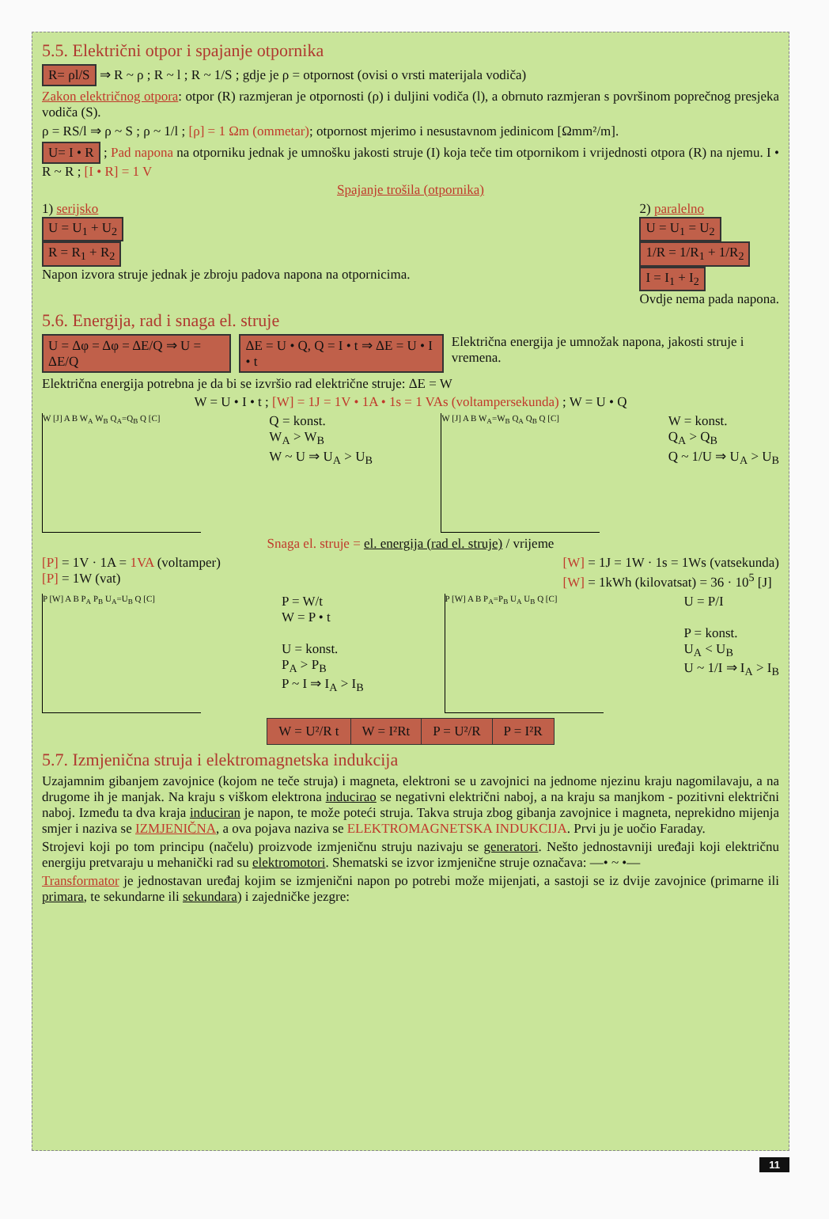5.5. Električni otpor i spajanje otpornika
R= ρl/S ⇒ R ~ ρ ; R ~ l ; R ~ 1/S ; gdje je ρ = otpornost (ovisi o vrsti materijala vodiča)
Zakon električnog otpora: otpor (R) razmjeran je otpornosti (ρ) i duljini vodiča (l), a obrnuto razmjeran s površinom poprečnog presjeka vodiča (S).
ρ = RS/l ⇒ ρ ~ S ; ρ ~ 1/l ; [ρ] = 1 Ωm (ommetar); otpornost mjerimo i nesustavnom jedinicom [Ωmm²/m].
U= I • R ; Pad napona na otporniku jednak je umnošku jakosti struje (I) koja teče tim otpornikom i vrijednosti otpora (R) na njemu. I • R ~ R ; [I • R] = 1 V
Spajanje trošila (otpornika)
1) serijsko
U = U<sub>1</sub> + U<sub>2</sub>
R = R<sub>1</sub> + R<sub>2</sub>
Napon izvora struje jednak je zbroju padova napona na otpornicima.
2) paralelno
U = U<sub>1</sub> = U<sub>2</sub>
1/R = 1/R<sub>1</sub> + 1/R<sub>2</sub>
I = I<sub>1</sub> + I<sub>2</sub>
Ovdje nema pada napona.
5.6. Energija, rad i snaga el. struje
U = Δφ = Δφ = ΔE/Q ⇒ U = ΔE/Q ΔE = U • Q, Q = I • t ⇒ ΔE = U • I • t Električna energija je umnožak napona, jakosti struje i vremena.
Električna energija potrebna je da bi se izvršio rad električne struje: ΔE = W
W = U • I • t ; [W] = 1J = 1V • 1A • 1s = 1 VAs (voltampersekunda) ; W = U • Q
W [J] A B W<sub>A</sub> W<sub>B</sub> Q<sub>A</sub>=Q<sub>B</sub> Q [C]
Q = konst.
W<sub>A</sub> > W<sub>B</sub>
W ~ U ⇒ U<sub>A</sub> > U<sub>B</sub>
W [J] A B W<sub>A</sub>=W<sub>B</sub> Q<sub>A</sub> Q<sub>B</sub> Q [C]
W = konst.
Q<sub>A</sub> > Q<sub>B</sub>
Q ~ 1/U ⇒ U<sub>A</sub> > U<sub>B</sub>
Snaga el. struje = el. energija (rad el. struje) / vrijeme
[P] = 1V · 1A = 1VA (voltamper)
[P] = 1W (vat)
[W] = 1J = 1W · 1s = 1Ws (vatsekunda)
[W] = 1kWh (kilovatsat) = 36 · 10<sup>5</sup> [J]
P [W] A B P<sub>A</sub> P<sub>B</sub> U<sub>A</sub>=U<sub>B</sub> Q [C]
P = W/t
W = P • t
U = konst.
P<sub>A</sub> > P<sub>B</sub>
P ~ I ⇒ I<sub>A</sub> > I<sub>B</sub>
P [W] A B P<sub>A</sub>=P<sub>B</sub> U<sub>A</sub> U<sub>B</sub> Q [C]
U = P/I
P = konst.
U<sub>A</sub> < U<sub>B</sub>
U ~ 1/I ⇒ I<sub>A</sub> > I<sub>B</sub>
| W = U²/R t | W = I²Rt | P = U²/R | P = I²R |
5.7. Izmjenična struja i elektromagnetska indukcija
Uzajamnim gibanjem zavojnice (kojom ne teče struja) i magneta, elektroni se u zavojnici na jednome njezinu kraju nagomilavaju, a na drugome ih je manjak. Na kraju s viškom elektrona inducirao se negativni električni naboj, a na kraju sa manjkom - pozitivni električni naboj. Između ta dva kraja induciran je napon, te može poteći struja. Takva struja zbog gibanja zavojnice i magneta, neprekidno mijenja smjer i naziva se IZMJENIČNA, a ova pojava naziva se ELEKTROMAGNETSKA INDUKCIJA. Prvi ju je uočio Faraday.
Strojevi koji po tom principu (načelu) proizvode izmjeničnu struju nazivaju se generatori. Nešto jednostavniji uređaji koji električnu energiju pretvaraju u mehanički rad su elektromotori. Shematski se izvor izmjenične struje označava: —• ~ •—
Transformator je jednostavan uređaj kojim se izmjenični napon po potrebi može mijenjati, a sastoji se iz dvije zavojnice (primarne ili primara, te sekundarne ili sekundara) i zajedničke jezgre:
11